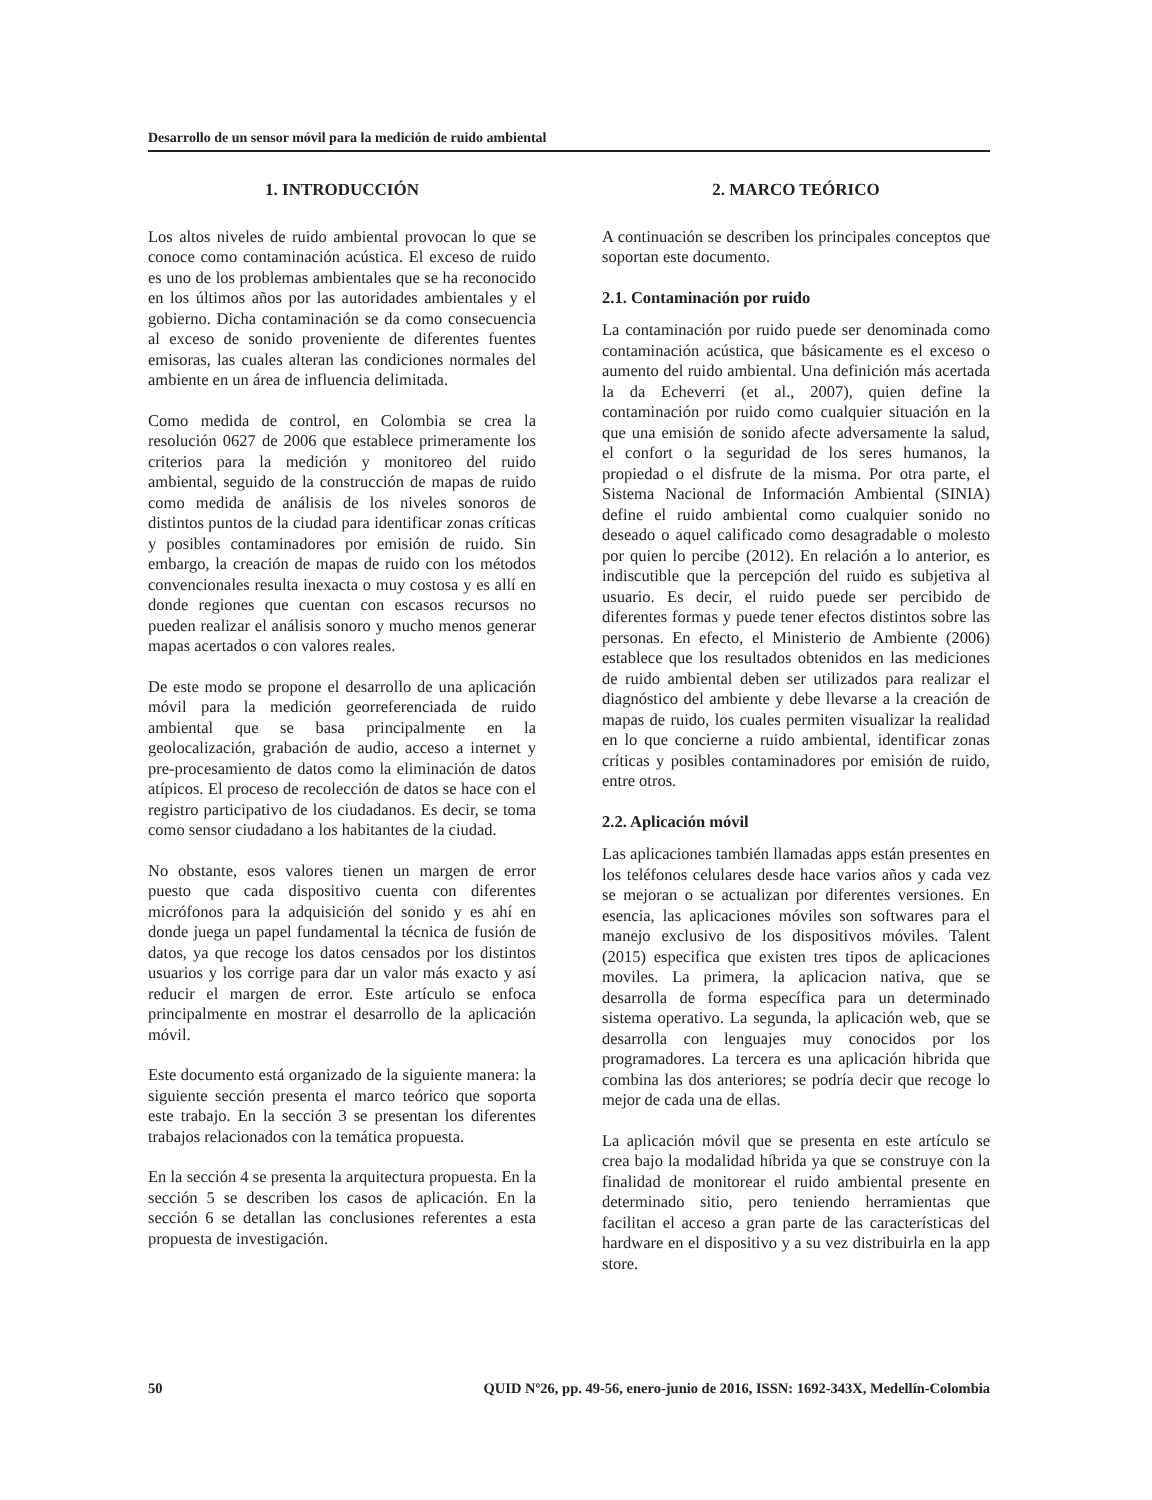Desarrollo de un sensor móvil para la medición de ruido ambiental
1. INTRODUCCIÓN
Los altos niveles de ruido ambiental provocan lo que se conoce como contaminación acústica. El exceso de ruido es uno de los problemas ambientales que se ha reconocido en los últimos años por las autoridades ambientales y el gobierno. Dicha contaminación se da como consecuencia al exceso de sonido proveniente de diferentes fuentes emisoras, las cuales alteran las condiciones normales del ambiente en un área de influencia delimitada.
Como medida de control, en Colombia se crea la resolución 0627 de 2006 que establece primeramente los criterios para la medición y monitoreo del ruido ambiental, seguido de la construcción de mapas de ruido como medida de análisis de los niveles sonoros de distintos puntos de la ciudad para identificar zonas críticas y posibles contaminadores por emisión de ruido. Sin embargo, la creación de mapas de ruido con los métodos convencionales resulta inexacta o muy costosa y es allí en donde regiones que cuentan con escasos recursos no pueden realizar el análisis sonoro y mucho menos generar mapas acertados o con valores reales.
De este modo se propone el desarrollo de una aplicación móvil para la medición georreferenciada de ruido ambiental que se basa principalmente en la geolocalización, grabación de audio, acceso a internet y pre-procesamiento de datos como la eliminación de datos atípicos. El proceso de recolección de datos se hace con el registro participativo de los ciudadanos. Es decir, se toma como sensor ciudadano a los habitantes de la ciudad.
No obstante, esos valores tienen un margen de error puesto que cada dispositivo cuenta con diferentes micrófonos para la adquisición del sonido y es ahí en donde juega un papel fundamental la técnica de fusión de datos, ya que recoge los datos censados por los distintos usuarios y los corrige para dar un valor más exacto y así reducir el margen de error. Este artículo se enfoca principalmente en mostrar el desarrollo de la aplicación móvil.
Este documento está organizado de la siguiente manera: la siguiente sección presenta el marco teórico que soporta este trabajo. En la sección 3 se presentan los diferentes trabajos relacionados con la temática propuesta.
En la sección 4 se presenta la arquitectura propuesta. En la sección 5 se describen los casos de aplicación. En la sección 6 se detallan las conclusiones referentes a esta propuesta de investigación.
2. MARCO TEÓRICO
A continuación se describen los principales conceptos que soportan este documento.
2.1. Contaminación por ruido
La contaminación por ruido puede ser denominada como contaminación acústica, que básicamente es el exceso o aumento del ruido ambiental. Una definición más acertada la da Echeverri (et al., 2007), quien define la contaminación por ruido como cualquier situación en la que una emisión de sonido afecte adversamente la salud, el confort o la seguridad de los seres humanos, la propiedad o el disfrute de la misma. Por otra parte, el Sistema Nacional de Información Ambiental (SINIA) define el ruido ambiental como cualquier sonido no deseado o aquel calificado como desagradable o molesto por quien lo percibe (2012). En relación a lo anterior, es indiscutible que la percepción del ruido es subjetiva al usuario. Es decir, el ruido puede ser percibido de diferentes formas y puede tener efectos distintos sobre las personas. En efecto, el Ministerio de Ambiente (2006) establece que los resultados obtenidos en las mediciones de ruido ambiental deben ser utilizados para realizar el diagnóstico del ambiente y debe llevarse a la creación de mapas de ruido, los cuales permiten visualizar la realidad en lo que concierne a ruido ambiental, identificar zonas críticas y posibles contaminadores por emisión de ruido, entre otros.
2.2. Aplicación móvil
Las aplicaciones también llamadas apps están presentes en los teléfonos celulares desde hace varios años y cada vez se mejoran o se actualizan por diferentes versiones. En esencia, las aplicaciones móviles son softwares para el manejo exclusivo de los dispositivos móviles. Talent (2015) especifica que existen tres tipos de aplicaciones moviles. La primera, la aplicacion nativa, que se desarrolla de forma específica para un determinado sistema operativo. La segunda, la aplicación web, que se desarrolla con lenguajes muy conocidos por los programadores. La tercera es una aplicación hibrida que combina las dos anteriores; se podría decir que recoge lo mejor de cada una de ellas.
La aplicación móvil que se presenta en este artículo se crea bajo la modalidad híbrida ya que se construye con la finalidad de monitorear el ruido ambiental presente en determinado sitio, pero teniendo herramientas que facilitan el acceso a gran parte de las características del hardware en el dispositivo y a su vez distribuirla en la app store.
50 QUID Nº26, pp. 49-56, enero-junio de 2016, ISSN: 1692-343X, Medellín-Colombia